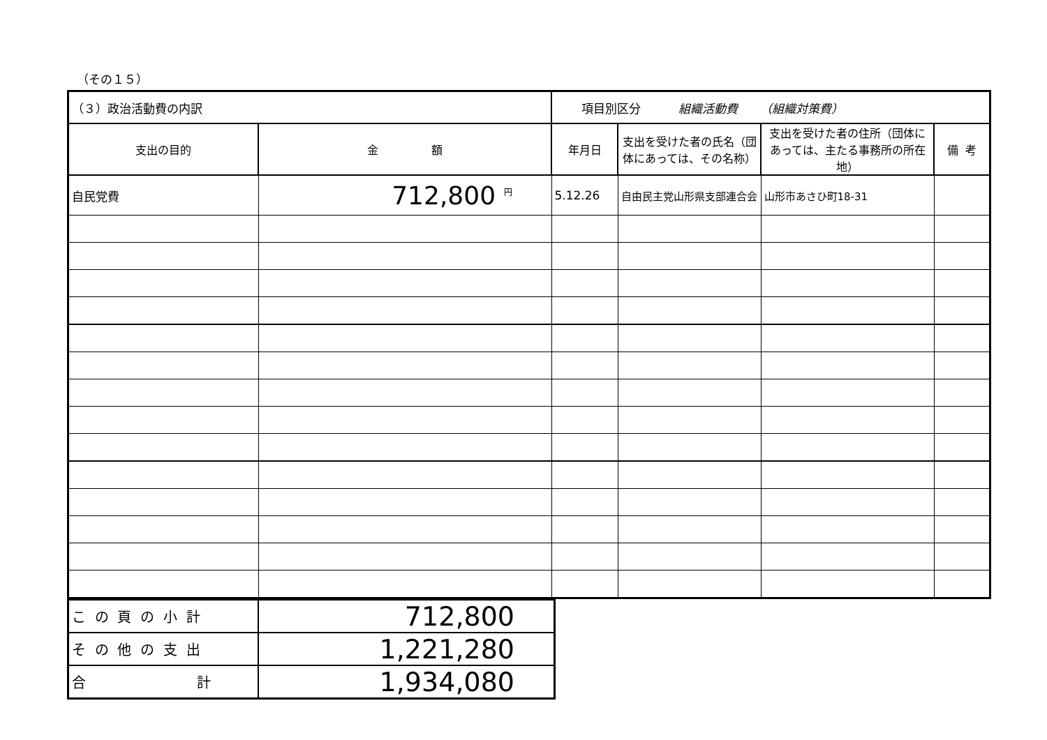（その１５）
| （３）政治活動費の内訳 | | 項目別区分 組織活動費 （組織対策費） | | | |
| 支出の目的 | 金 額 | 年月日 | 支出を受けた者の氏名（団体にあっては、その名称） | 支出を受けた者の住所（団体にあっては、主たる事務所の所在地） | 備 考 |
| 自民党費 | 712,800 <sup>円</sup> | 5.12.26 | 自由民主党山形県支部連合会 | 山形市あさひ町18-31 | |
| こ の 頁 の 小 計 | 712,800 |
| そ の 他 の 支 出 | 1,221,280 |
| 合 計 | 1,934,080 |